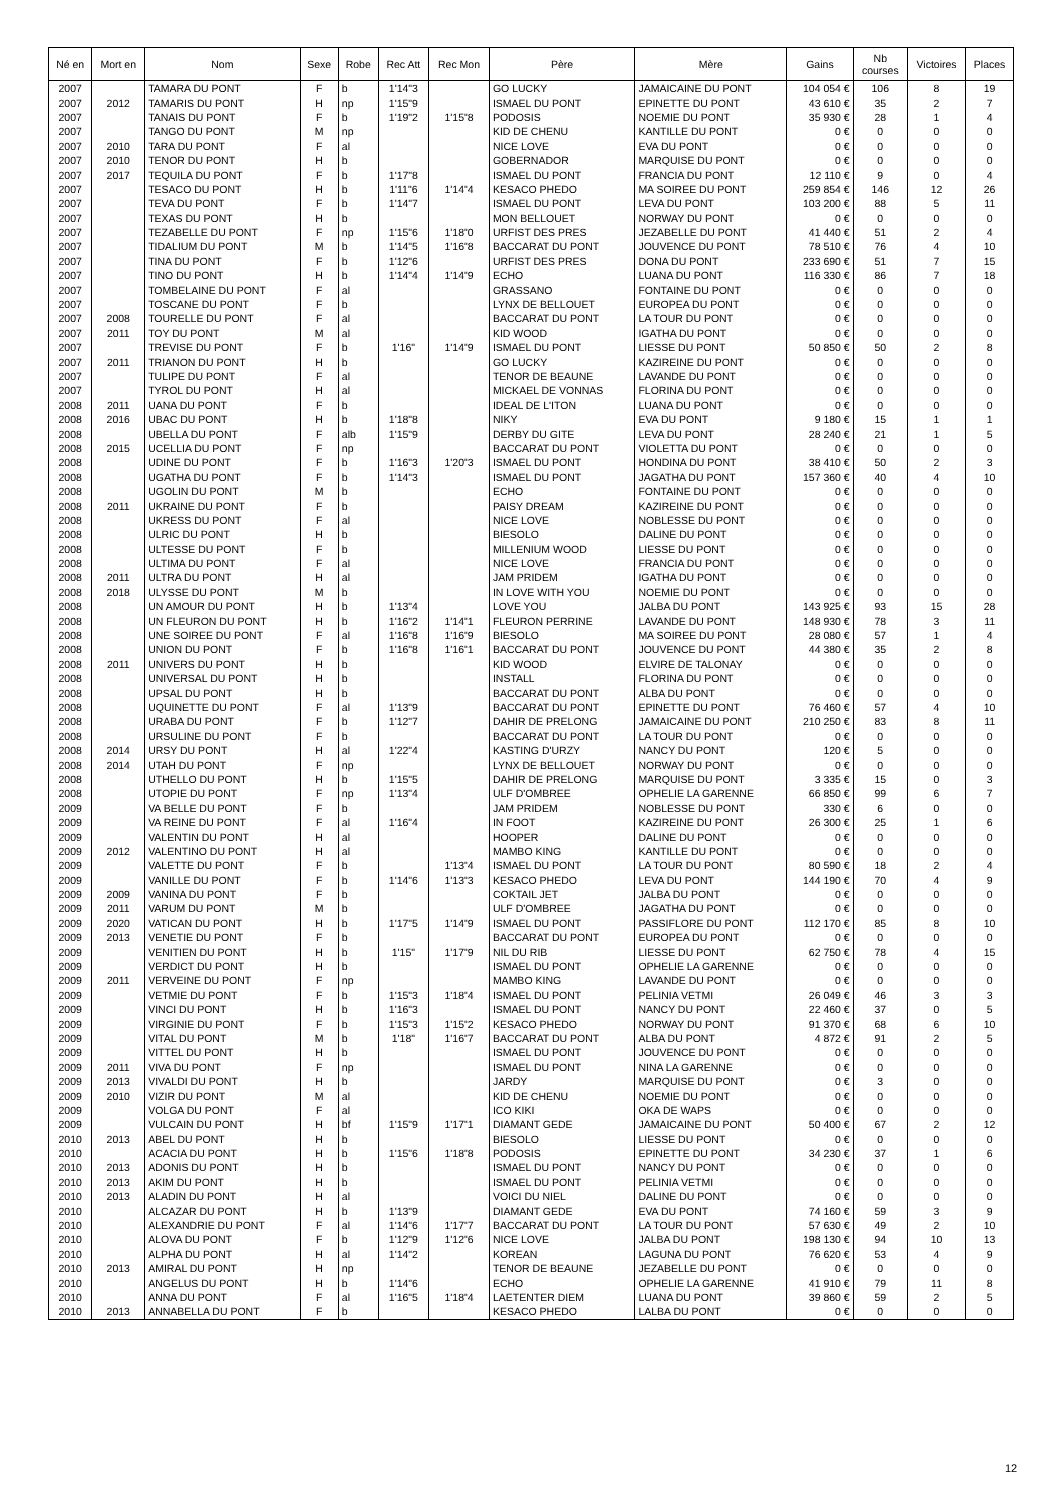| Né en | Mort en | Nom | Sexe | Robe | Rec Att | Rec Mon | Père | Mère | Gains | Nb courses | Victoires | Places |
| --- | --- | --- | --- | --- | --- | --- | --- | --- | --- | --- | --- | --- |
| 2007 | | TAMARA DU PONT | F | b | 1'14"3 | | GO LUCKY | JAMAICAINE DU PONT | 104 054 € | 106 | 8 | 19 |
| 2007 | 2012 | TAMARIS DU PONT | H | np | 1'15"9 | | ISMAEL DU PONT | EPINETTE DU PONT | 43 610 € | 35 | 2 | 7 |
| 2007 | | TANAIS DU PONT | F | b | 1'19"2 | 1'15"8 | PODOSIS | NOEMIE DU PONT | 35 930 € | 28 | 1 | 4 |
| 2007 | | TANGO DU PONT | M | np | | | KID DE CHENU | KANTILLE DU PONT | 0 € | 0 | 0 | 0 |
| 2007 | 2010 | TARA DU PONT | F | al | | | NICE LOVE | EVA DU PONT | 0 € | 0 | 0 | 0 |
| 2007 | 2010 | TENOR DU PONT | H | b | | | GOBERNADOR | MARQUISE DU PONT | 0 € | 0 | 0 | 0 |
| 2007 | 2017 | TEQUILA DU PONT | F | b | 1'17"8 | | ISMAEL DU PONT | FRANCIA DU PONT | 12 110 € | 9 | 0 | 4 |
| 2007 | | TESACO DU PONT | H | b | 1'11"6 | 1'14"4 | KESACO PHEDO | MA SOIREE DU PONT | 259 854 € | 146 | 12 | 26 |
| 2007 | | TEVA DU PONT | F | b | 1'14"7 | | ISMAEL DU PONT | LEVA DU PONT | 103 200 € | 88 | 5 | 11 |
| 2007 | | TEXAS DU PONT | H | b | | | MON BELLOUET | NORWAY DU PONT | 0 € | 0 | 0 | 0 |
| 2007 | | TEZABELLE DU PONT | F | np | 1'15"6 | 1'18"0 | URFIST DES PRES | JEZABELLE DU PONT | 41 440 € | 51 | 2 | 4 |
| 2007 | | TIDALIUM DU PONT | M | b | 1'14"5 | 1'16"8 | BACCARAT DU PONT | JOUVENCE DU PONT | 78 510 € | 76 | 4 | 10 |
| 2007 | | TINA DU PONT | F | b | 1'12"6 | | URFIST DES PRES | DONA DU PONT | 233 690 € | 51 | 7 | 15 |
| 2007 | | TINO DU PONT | H | b | 1'14"4 | 1'14"9 | ECHO | LUANA DU PONT | 116 330 € | 86 | 7 | 18 |
| 2007 | | TOMBELAINE DU PONT | F | al | | | GRASSANO | FONTAINE DU PONT | 0 € | 0 | 0 | 0 |
| 2007 | | TOSCANE DU PONT | F | b | | | LYNX DE BELLOUET | EUROPEA DU PONT | 0 € | 0 | 0 | 0 |
| 2007 | 2008 | TOURELLE DU PONT | F | al | | | BACCARAT DU PONT | LA TOUR DU PONT | 0 € | 0 | 0 | 0 |
| 2007 | 2011 | TOY DU PONT | M | al | | | KID WOOD | IGATHA DU PONT | 0 € | 0 | 0 | 0 |
| 2007 | | TREVISE DU PONT | F | b | 1'16" | 1'14"9 | ISMAEL DU PONT | LIESSE DU PONT | 50 850 € | 50 | 2 | 8 |
| 2007 | 2011 | TRIANON DU PONT | H | b | | | GO LUCKY | KAZIREINE DU PONT | 0 € | 0 | 0 | 0 |
| 2007 | | TULIPE DU PONT | F | al | | | TENOR DE BEAUNE | LAVANDE DU PONT | 0 € | 0 | 0 | 0 |
| 2007 | | TYROL DU PONT | H | al | | | MICKAEL DE VONNAS | FLORINA DU PONT | 0 € | 0 | 0 | 0 |
| 2008 | 2011 | UANA DU PONT | F | b | | | IDEAL DE L'ITON | LUANA DU PONT | 0 € | 0 | 0 | 0 |
| 2008 | 2016 | UBAC DU PONT | H | b | 1'18"8 | | NIKY | EVA DU PONT | 9 180 € | 15 | 1 | 1 |
| 2008 | | UBELLA DU PONT | F | alb | 1'15"9 | | DERBY DU GITE | LEVA DU PONT | 28 240 € | 21 | 1 | 5 |
| 2008 | 2015 | UCELLIA DU PONT | F | np | | | BACCARAT DU PONT | VIOLETTA DU PONT | 0 € | 0 | 0 | 0 |
| 2008 | | UDINE DU PONT | F | b | 1'16"3 | 1'20"3 | ISMAEL DU PONT | HONDINA DU PONT | 38 410 € | 50 | 2 | 3 |
| 2008 | | UGATHA DU PONT | F | b | 1'14"3 | | ISMAEL DU PONT | JAGATHA DU PONT | 157 360 € | 40 | 4 | 10 |
| 2008 | | UGOLIN DU PONT | M | b | | | ECHO | FONTAINE DU PONT | 0 € | 0 | 0 | 0 |
| 2008 | 2011 | UKRAINE DU PONT | F | b | | | PAISY DREAM | KAZIREINE DU PONT | 0 € | 0 | 0 | 0 |
| 2008 | | UKRESS DU PONT | F | al | | | NICE LOVE | NOBLESSE DU PONT | 0 € | 0 | 0 | 0 |
| 2008 | | ULRIC DU PONT | H | b | | | BIESOLO | DALINE DU PONT | 0 € | 0 | 0 | 0 |
| 2008 | | ULTESSE DU PONT | F | b | | | MILLENIUM WOOD | LIESSE DU PONT | 0 € | 0 | 0 | 0 |
| 2008 | | ULTIMA DU PONT | F | al | | | NICE LOVE | FRANCIA DU PONT | 0 € | 0 | 0 | 0 |
| 2008 | 2011 | ULTRA DU PONT | H | al | | | JAM PRIDEM | IGATHA DU PONT | 0 € | 0 | 0 | 0 |
| 2008 | 2018 | ULYSSE DU PONT | M | b | | | IN LOVE WITH YOU | NOEMIE DU PONT | 0 € | 0 | 0 | 0 |
| 2008 | | UN AMOUR DU PONT | H | b | 1'13"4 | | LOVE YOU | JALBA DU PONT | 143 925 € | 93 | 15 | 28 |
| 2008 | | UN FLEURON DU PONT | H | b | 1'16"2 | 1'14"1 | FLEURON PERRINE | LAVANDE DU PONT | 148 930 € | 78 | 3 | 11 |
| 2008 | | UNE SOIREE DU PONT | F | al | 1'16"8 | 1'16"9 | BIESOLO | MA SOIREE DU PONT | 28 080 € | 57 | 1 | 4 |
| 2008 | | UNION DU PONT | F | b | 1'16"8 | 1'16"1 | BACCARAT DU PONT | JOUVENCE DU PONT | 44 380 € | 35 | 2 | 8 |
| 2008 | 2011 | UNIVERS DU PONT | H | b | | | KID WOOD | ELVIRE DE TALONAY | 0 € | 0 | 0 | 0 |
| 2008 | | UNIVERSAL DU PONT | H | b | | | INSTALL | FLORINA DU PONT | 0 € | 0 | 0 | 0 |
| 2008 | | UPSAL DU PONT | H | b | | | BACCARAT DU PONT | ALBA DU PONT | 0 € | 0 | 0 | 0 |
| 2008 | | UQUINETTE DU PONT | F | al | 1'13"9 | | BACCARAT DU PONT | EPINETTE DU PONT | 76 460 € | 57 | 4 | 10 |
| 2008 | | URABA DU PONT | F | b | 1'12"7 | | DAHIR DE PRELONG | JAMAICAINE DU PONT | 210 250 € | 83 | 8 | 11 |
| 2008 | | URSULINE DU PONT | F | b | | | BACCARAT DU PONT | LA TOUR DU PONT | 0 € | 0 | 0 | 0 |
| 2008 | 2014 | URSY DU PONT | H | al | 1'22"4 | | KASTING D'URZY | NANCY DU PONT | 120 € | 5 | 0 | 0 |
| 2008 | 2014 | UTAH DU PONT | F | np | | | LYNX DE BELLOUET | NORWAY DU PONT | 0 € | 0 | 0 | 0 |
| 2008 | | UTHELLO DU PONT | H | b | 1'15"5 | | DAHIR DE PRELONG | MARQUISE DU PONT | 3 335 € | 15 | 0 | 3 |
| 2008 | | UTOPIE DU PONT | F | np | 1'13"4 | | ULF D'OMBREE | OPHELIE LA GARENNE | 66 850 € | 99 | 6 | 7 |
| 2009 | | VA BELLE DU PONT | F | b | | | JAM PRIDEM | NOBLESSE DU PONT | 330 € | 6 | 0 | 0 |
| 2009 | | VA REINE DU PONT | F | al | 1'16"4 | | IN FOOT | KAZIREINE DU PONT | 26 300 € | 25 | 1 | 6 |
| 2009 | | VALENTIN DU PONT | H | al | | | HOOPER | DALINE DU PONT | 0 € | 0 | 0 | 0 |
| 2009 | 2012 | VALENTINO DU PONT | H | al | | | MAMBO KING | KANTILLE DU PONT | 0 € | 0 | 0 | 0 |
| 2009 | | VALETTE DU PONT | F | b | | 1'13"4 | ISMAEL DU PONT | LA TOUR DU PONT | 80 590 € | 18 | 2 | 4 |
| 2009 | | VANILLE DU PONT | F | b | 1'14"6 | 1'13"3 | KESACO PHEDO | LEVA DU PONT | 144 190 € | 70 | 4 | 9 |
| 2009 | 2009 | VANINA DU PONT | F | b | | | COKTAIL JET | JALBA DU PONT | 0 € | 0 | 0 | 0 |
| 2009 | 2011 | VARUM DU PONT | M | b | | | ULF D'OMBREE | JAGATHA DU PONT | 0 € | 0 | 0 | 0 |
| 2009 | 2020 | VATICAN DU PONT | H | b | 1'17"5 | 1'14"9 | ISMAEL DU PONT | PASSIFLORE DU PONT | 112 170 € | 85 | 8 | 10 |
| 2009 | 2013 | VENETIE DU PONT | F | b | | | BACCARAT DU PONT | EUROPEA DU PONT | 0 € | 0 | 0 | 0 |
| 2009 | | VENITIEN DU PONT | H | b | 1'15" | 1'17"9 | NIL DU RIB | LIESSE DU PONT | 62 750 € | 78 | 4 | 15 |
| 2009 | | VERDICT DU PONT | H | b | | | ISMAEL DU PONT | OPHELIE LA GARENNE | 0 € | 0 | 0 | 0 |
| 2009 | 2011 | VERVEINE DU PONT | F | np | | | MAMBO KING | LAVANDE DU PONT | 0 € | 0 | 0 | 0 |
| 2009 | | VETMIE DU PONT | F | b | 1'15"3 | 1'18"4 | ISMAEL DU PONT | PELINIA VETMI | 26 049 € | 46 | 3 | 3 |
| 2009 | | VINCI DU PONT | H | b | 1'16"3 | | ISMAEL DU PONT | NANCY DU PONT | 22 460 € | 37 | 0 | 5 |
| 2009 | | VIRGINIE DU PONT | F | b | 1'15"3 | 1'15"2 | KESACO PHEDO | NORWAY DU PONT | 91 370 € | 68 | 6 | 10 |
| 2009 | | VITAL DU PONT | M | b | 1'18" | 1'16"7 | BACCARAT DU PONT | ALBA DU PONT | 4 872 € | 91 | 2 | 5 |
| 2009 | | VITTEL DU PONT | H | b | | | ISMAEL DU PONT | JOUVENCE DU PONT | 0 € | 0 | 0 | 0 |
| 2009 | 2011 | VIVA DU PONT | F | np | | | ISMAEL DU PONT | NINA LA GARENNE | 0 € | 0 | 0 | 0 |
| 2009 | 2013 | VIVALDI DU PONT | H | b | | | JARDY | MARQUISE DU PONT | 0 € | 3 | 0 | 0 |
| 2009 | 2010 | VIZIR DU PONT | M | al | | | KID DE CHENU | NOEMIE DU PONT | 0 € | 0 | 0 | 0 |
| 2009 | | VOLGA DU PONT | F | al | | | ICO KIKI | OKA DE WAPS | 0 € | 0 | 0 | 0 |
| 2009 | | VULCAIN DU PONT | H | bf | 1'15"9 | 1'17"1 | DIAMANT GEDE | JAMAICAINE DU PONT | 50 400 € | 67 | 2 | 12 |
| 2010 | 2013 | ABEL DU PONT | H | b | | | BIESOLO | LIESSE DU PONT | 0 € | 0 | 0 | 0 |
| 2010 | | ACACIA DU PONT | H | b | 1'15"6 | 1'18"8 | PODOSIS | EPINETTE DU PONT | 34 230 € | 37 | 1 | 6 |
| 2010 | 2013 | ADONIS DU PONT | H | b | | | ISMAEL DU PONT | NANCY DU PONT | 0 € | 0 | 0 | 0 |
| 2010 | 2013 | AKIM DU PONT | H | b | | | ISMAEL DU PONT | PELINIA VETMI | 0 € | 0 | 0 | 0 |
| 2010 | 2013 | ALADIN DU PONT | H | al | | | VOICI DU NIEL | DALINE DU PONT | 0 € | 0 | 0 | 0 |
| 2010 | | ALCAZAR DU PONT | H | b | 1'13"9 | | DIAMANT GEDE | EVA DU PONT | 74 160 € | 59 | 3 | 9 |
| 2010 | | ALEXANDRIE DU PONT | F | al | 1'14"6 | 1'17"7 | BACCARAT DU PONT | LA TOUR DU PONT | 57 630 € | 49 | 2 | 10 |
| 2010 | | ALOVA DU PONT | F | b | 1'12"9 | 1'12"6 | NICE LOVE | JALBA DU PONT | 198 130 € | 94 | 10 | 13 |
| 2010 | | ALPHA DU PONT | H | al | 1'14"2 | | KOREAN | LAGUNA DU PONT | 76 620 € | 53 | 4 | 9 |
| 2010 | 2013 | AMIRAL DU PONT | H | np | | | TENOR DE BEAUNE | JEZABELLE DU PONT | 0 € | 0 | 0 | 0 |
| 2010 | | ANGELUS DU PONT | H | b | 1'14"6 | | ECHO | OPHELIE LA GARENNE | 41 910 € | 79 | 11 | 8 |
| 2010 | | ANNA DU PONT | F | al | 1'16"5 | 1'18"4 | LAETENTER DIEM | LUANA DU PONT | 39 860 € | 59 | 2 | 5 |
| 2010 | 2013 | ANNABELLA DU PONT | F | b | | | KESACO PHEDO | LALBA DU PONT | 0 € | 0 | 0 | 0 |
12